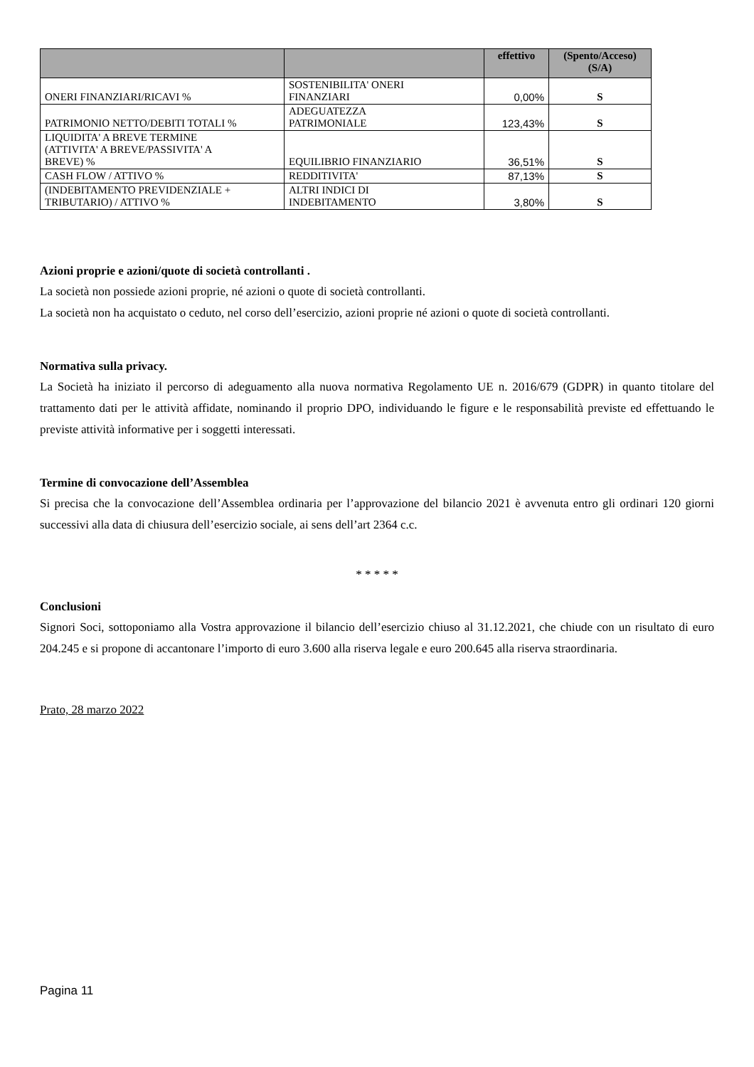| | | effettivo | (Spento/Acceso) (S/A) |
| --- | --- | --- | --- |
| ONERI FINANZIARI/RICAVI % | SOSTENIBILITA' ONERI FINANZIARI | 0,00% | S |
| PATRIMONIO NETTO/DEBITI TOTALI % | ADEGUATEZZA PATRIMONIALE | 123,43% | S |
| LIQUIDITA' A BREVE TERMINE (ATTIVITA' A BREVE/PASSIVITA' A BREVE) % | EQUILIBRIO FINANZIARIO | 36,51% | S |
| CASH FLOW / ATTIVO % | REDDITIVITA' | 87,13% | S |
| (INDEBITAMENTO PREVIDENZIALE + TRIBUTARIO) / ATTIVO % | ALTRI INDICI DI INDEBITAMENTO | 3,80% | S |
Azioni proprie e azioni/quote di società controllanti .
La società non possiede azioni proprie, né azioni o quote di società controllanti.
La società non ha acquistato o ceduto, nel corso dell’esercizio, azioni proprie né azioni o quote di società controllanti.
Normativa sulla privacy.
La Società ha iniziato il percorso di adeguamento alla nuova normativa Regolamento UE n. 2016/679 (GDPR) in quanto titolare del trattamento dati per le attività affidate, nominando il proprio DPO, individuando le figure e le responsabilità previste ed effettuando le previste attività informative per i soggetti interessati.
Termine di convocazione dell’Assemblea
Si precisa che la convocazione dell’Assemblea ordinaria per l’approvazione del bilancio 2021 è avvenuta entro gli ordinari 120 giorni successivi alla data di chiusura dell’esercizio sociale, ai sens dell’art 2364 c.c.
* * * * *
Conclusioni
Signori Soci, sottoponiamo alla Vostra approvazione il bilancio dell’esercizio chiuso al 31.12.2021, che chiude con un risultato di euro 204.245 e si propone di accantonare l’importo di euro 3.600 alla riserva legale e euro 200.645 alla riserva straordinaria.
Prato, 28 marzo 2022
Pagina 11